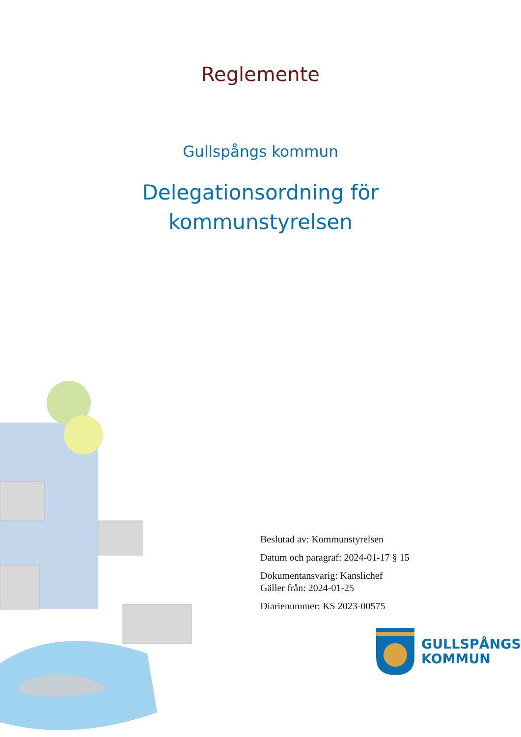Reglemente
Gullspångs kommun
Delegationsordning för
kommunstyrelsen
Beslutad av: Kommunstyrelsen
Datum och paragraf: 2024-01-17 § 15
Dokumentansvarig: Kanslichef
Gäller från: 2024-01-25
Diarienummer: KS 2023-00575
GULLSPÅNGS
KOMMUN